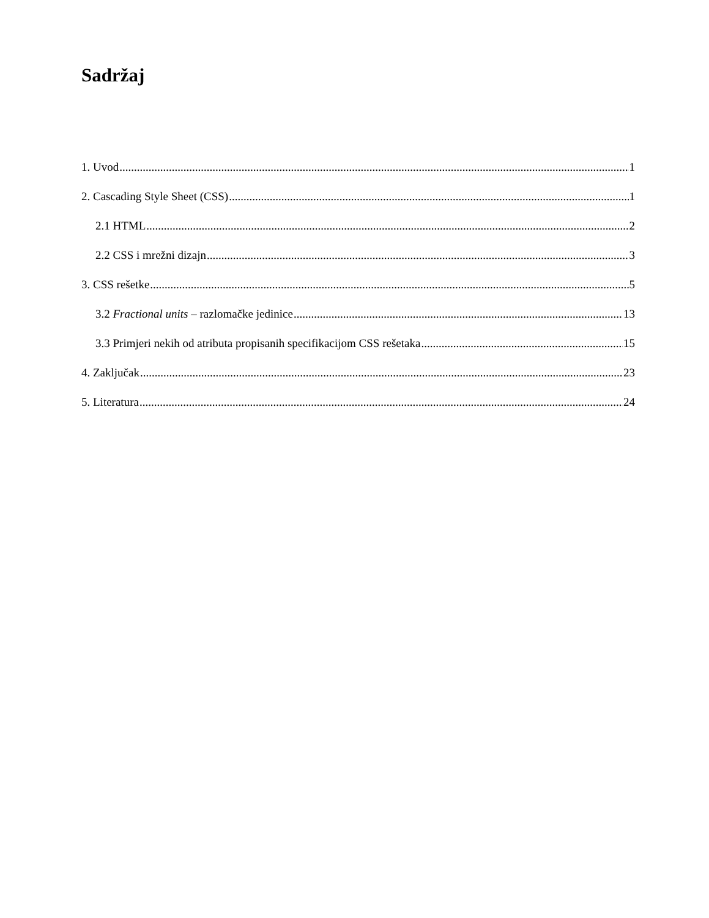Sadržaj
1. Uvod 1
2. Cascading Style Sheet (CSS) 1
2.1 HTML 2
2.2 CSS i mrežni dizajn 3
3. CSS rešetke 5
3.2 Fractional units – razlomačke jedinice 13
3.3 Primjeri nekih od atributa propisanih specifikacijom CSS rešetaka 15
4. Zaključak 23
5. Literatura 24